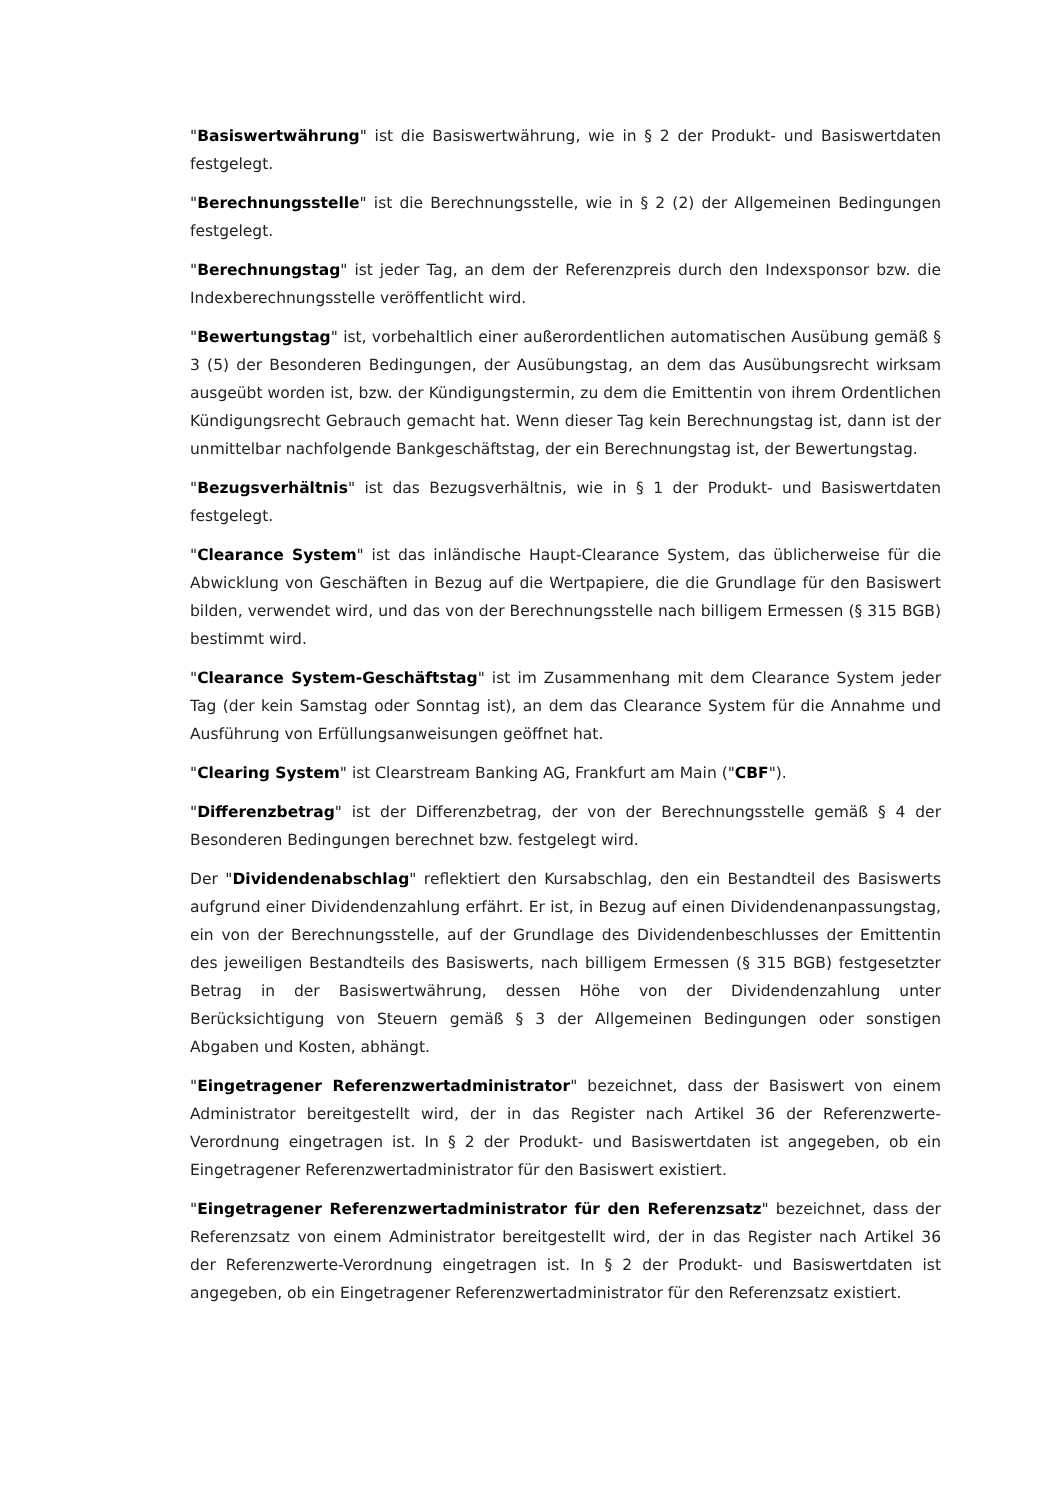"Basiswertwährung" ist die Basiswertwährung, wie in § 2 der Produkt- und Basiswertdaten festgelegt.
"Berechnungsstelle" ist die Berechnungsstelle, wie in § 2 (2) der Allgemeinen Bedingungen festgelegt.
"Berechnungstag" ist jeder Tag, an dem der Referenzpreis durch den Indexsponsor bzw. die Indexberechnungsstelle veröffentlicht wird.
"Bewertungstag" ist, vorbehaltlich einer außerordentlichen automatischen Ausübung gemäß § 3 (5) der Besonderen Bedingungen, der Ausübungstag, an dem das Ausübungsrecht wirksam ausgeübt worden ist, bzw. der Kündigungstermin, zu dem die Emittentin von ihrem Ordentlichen Kündigungsrecht Gebrauch gemacht hat. Wenn dieser Tag kein Berechnungstag ist, dann ist der unmittelbar nachfolgende Bankgeschäftstag, der ein Berechnungstag ist, der Bewertungstag.
"Bezugsverhältnis" ist das Bezugsverhältnis, wie in § 1 der Produkt- und Basiswertdaten festgelegt.
"Clearance System" ist das inländische Haupt-Clearance System, das üblicherweise für die Abwicklung von Geschäften in Bezug auf die Wertpapiere, die die Grundlage für den Basiswert bilden, verwendet wird, und das von der Berechnungsstelle nach billigem Ermessen (§ 315 BGB) bestimmt wird.
"Clearance System-Geschäftstag" ist im Zusammenhang mit dem Clearance System jeder Tag (der kein Samstag oder Sonntag ist), an dem das Clearance System für die Annahme und Ausführung von Erfüllungsanweisungen geöffnet hat.
"Clearing System" ist Clearstream Banking AG, Frankfurt am Main ("CBF").
"Differenzbetrag" ist der Differenzbetrag, der von der Berechnungsstelle gemäß § 4 der Besonderen Bedingungen berechnet bzw. festgelegt wird.
Der "Dividendenabschlag" reflektiert den Kursabschlag, den ein Bestandteil des Basiswerts aufgrund einer Dividendenzahlung erfährt. Er ist, in Bezug auf einen Dividendenanpassungstag, ein von der Berechnungsstelle, auf der Grundlage des Dividendenbeschlusses der Emittentin des jeweiligen Bestandteils des Basiswerts, nach billigem Ermessen (§ 315 BGB) festgesetzter Betrag in der Basiswertwährung, dessen Höhe von der Dividendenzahlung unter Berücksichtigung von Steuern gemäß § 3 der Allgemeinen Bedingungen oder sonstigen Abgaben und Kosten, abhängt.
"Eingetragener Referenzwertadministrator" bezeichnet, dass der Basiswert von einem Administrator bereitgestellt wird, der in das Register nach Artikel 36 der Referenzwerte-Verordnung eingetragen ist. In § 2 der Produkt- und Basiswertdaten ist angegeben, ob ein Eingetragener Referenzwertadministrator für den Basiswert existiert.
"Eingetragener Referenzwertadministrator für den Referenzsatz" bezeichnet, dass der Referenzsatz von einem Administrator bereitgestellt wird, der in das Register nach Artikel 36 der Referenzwerte-Verordnung eingetragen ist. In § 2 der Produkt- und Basiswertdaten ist angegeben, ob ein Eingetragener Referenzwertadministrator für den Referenzsatz existiert.